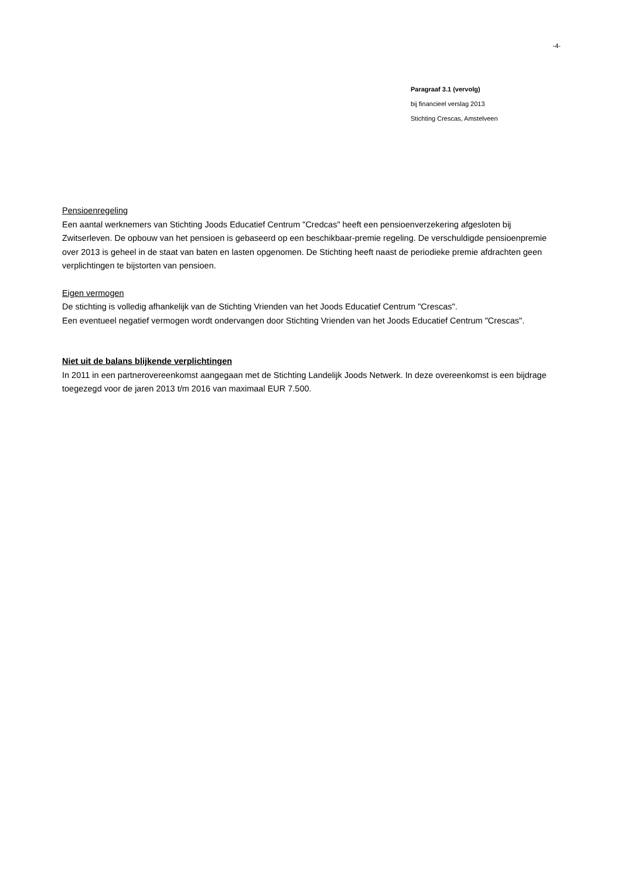-4-
Paragraaf 3.1 (vervolg)
bij financieel verslag 2013
Stichting Crescas, Amstelveen
Pensioenregeling
Een aantal werknemers van Stichting Joods Educatief Centrum "Credcas" heeft een pensioenverzekering afgesloten bij Zwitserleven. De opbouw van het pensioen is gebaseerd op een beschikbaar-premie regeling. De verschuldigde pensioenpremie over 2013 is geheel in de staat van baten en lasten opgenomen. De Stichting heeft naast de periodieke premie afdrachten geen verplichtingen te bijstorten van pensioen.
Eigen vermogen
De stichting is volledig afhankelijk van de Stichting Vrienden van het Joods Educatief Centrum "Crescas".
Een eventueel negatief vermogen wordt ondervangen door Stichting Vrienden van het Joods Educatief Centrum "Crescas".
Niet uit de balans blijkende verplichtingen
In 2011 in een partnerovereenkomst aangegaan met de Stichting Landelijk Joods Netwerk. In deze overeenkomst is een bijdrage toegezegd voor de jaren 2013 t/m 2016 van maximaal EUR 7.500.